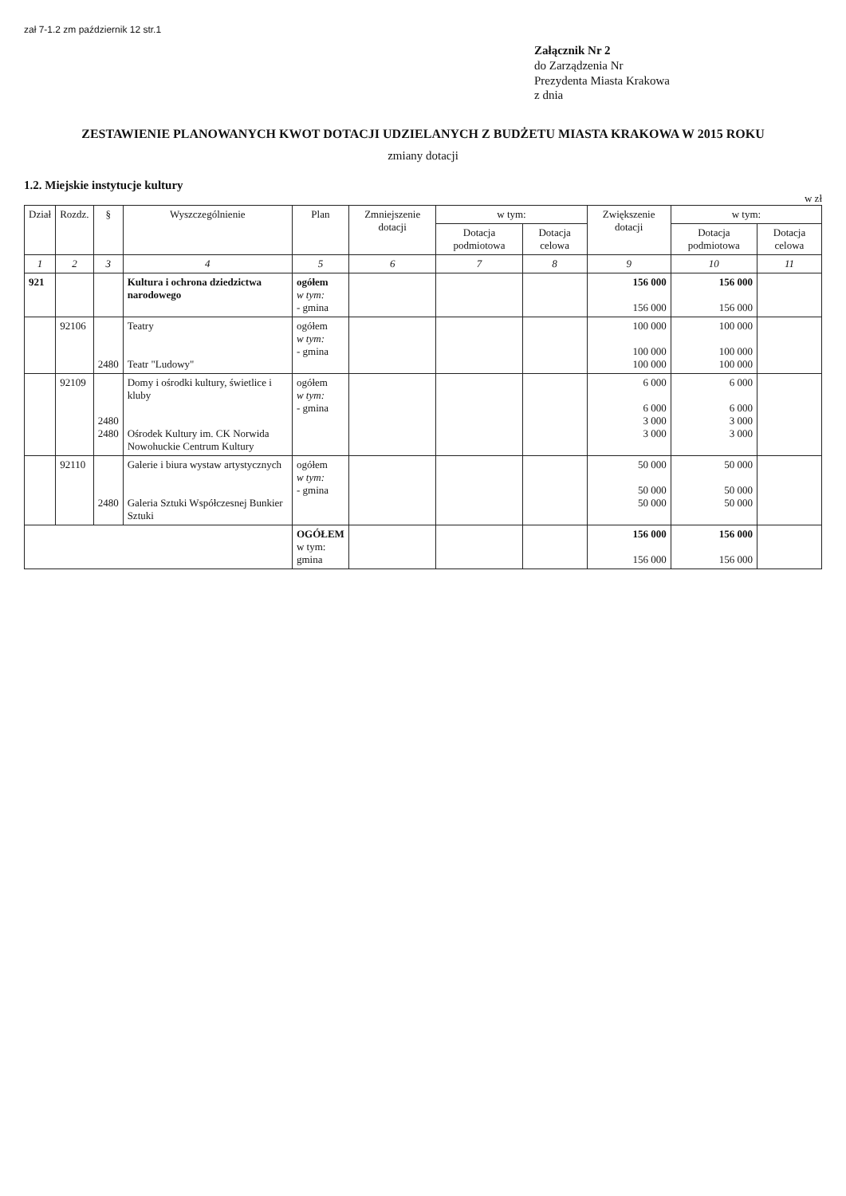zał 7-1.2 zm październik 12 str.1
Załącznik Nr 2
do Zarządzenia Nr
Prezydenta Miasta Krakowa
z dnia
ZESTAWIENIE PLANOWANYCH KWOT DOTACJI UDZIELANYCH Z BUDŻETU MIASTA KRAKOWA W 2015 ROKU
zmiany dotacji
1.2. Miejskie instytucje kultury
w zł
| Dział | Rozdz. | § | Wyszczególnienie | Plan | Zmniejszenie dotacji | w tym: | | Zwiększenie dotacji | w tym: | |
| --- | --- | --- | --- | --- | --- | --- | --- | --- | --- | --- |
| | | | | | | Dotacja podmiotowa | Dotacja celowa | | Dotacja podmiotowa | Dotacja celowa |
| 1 | 2 | 3 | 4 | 5 | 6 | 7 | 8 | 9 | 10 | 11 |
| 921 | | | Kultura i ochrona dziedzictwa narodowego | ogółem w tym: - gmina | | | | 156 000 156 000 | 156 000 156 000 | |
| | 92106 | 2480 | Teatry Teatr "Ludowy" | ogółem w tym: - gmina | | | | 100 000 100 000 100 000 | 100 000 100 000 100 000 | |
| | 92109 | 2480 2480 | Domy i ośrodki kultury, świetlice i kluby Ośrodek Kultury im. CK Norwida Nowohuckie Centrum Kultury | ogółem w tym: - gmina | | | | 6 000 6 000 3 000 3 000 | 6 000 6 000 3 000 3 000 | |
| | 92110 | 2480 | Galerie i biura wystaw artystycznych Galeria Sztuki Współczesnej Bunkier Sztuki | ogółem w tym: - gmina | | | | 50 000 50 000 50 000 | 50 000 50 000 50 000 | |
| | | | | OGÓŁEM w tym: gmina | | | | 156 000 156 000 | 156 000 156 000 | |